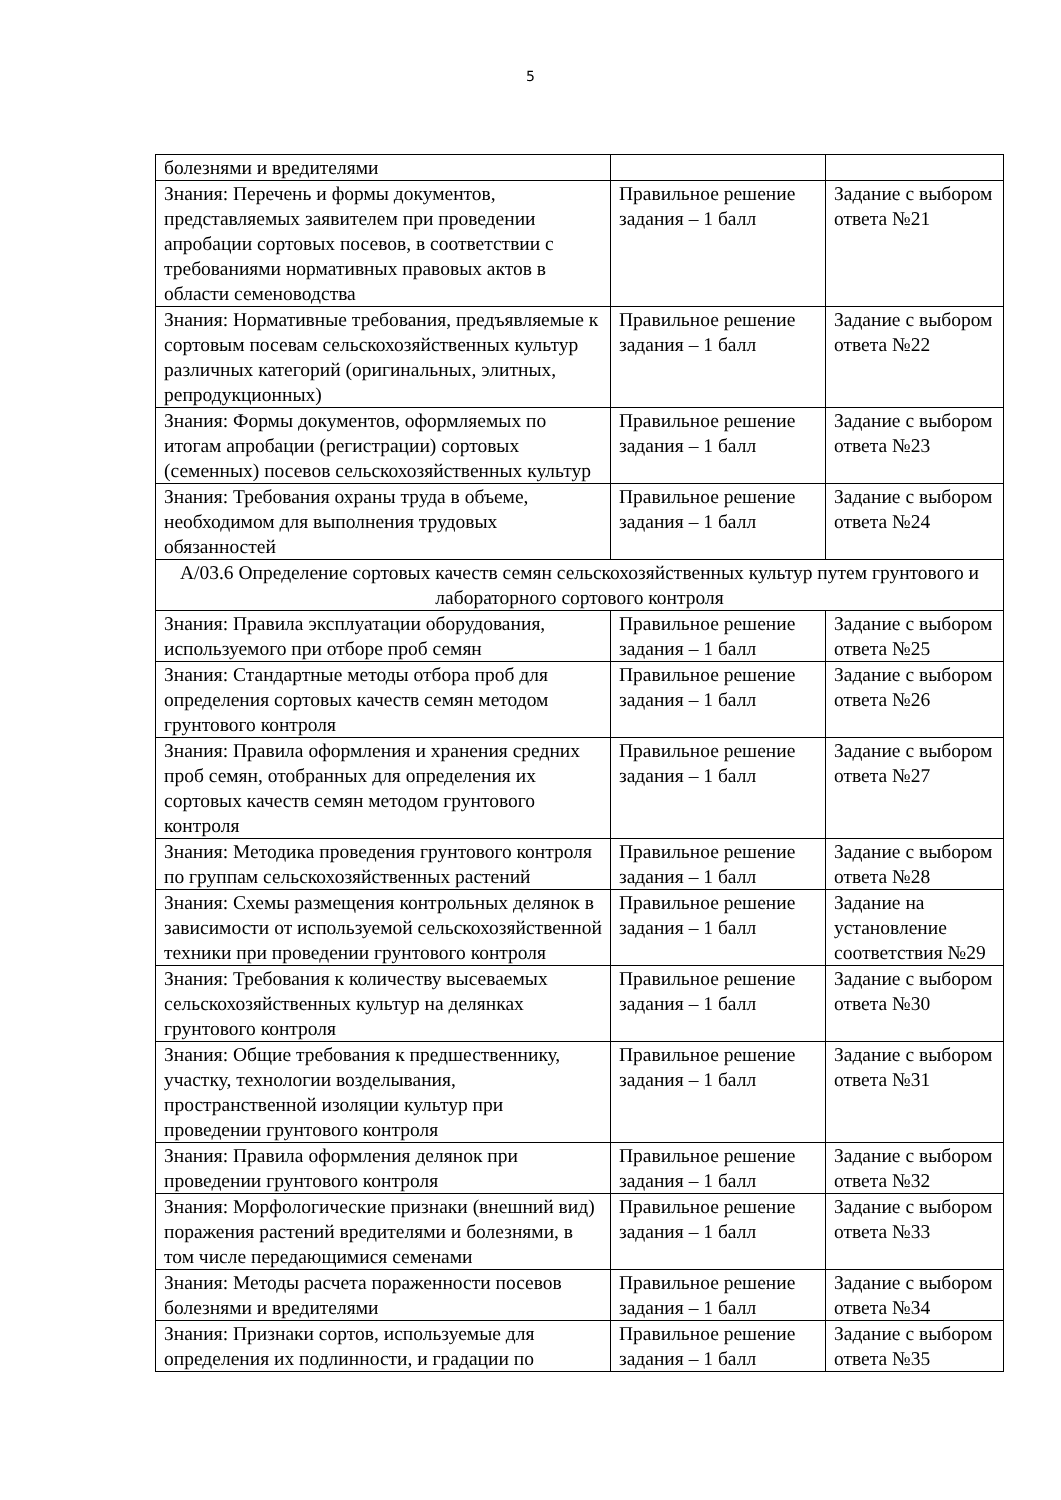5
| болезнями и вредителями | | |
| Знания: Перечень и формы документов, представляемых заявителем при проведении апробации сортовых посевов, в соответствии с требованиями нормативных правовых актов в области семеноводства | Правильное решение задания – 1 балл | Задание с выбором ответа №21 |
| Знания: Нормативные требования, предъявляемые к сортовым посевам сельскохозяйственных культур различных категорий (оригинальных, элитных, репродукционных) | Правильное решение задания – 1 балл | Задание с выбором ответа №22 |
| Знания: Формы документов, оформляемых по итогам апробации (регистрации) сортовых (семенных) посевов сельскохозяйственных культур | Правильное решение задания – 1 балл | Задание с выбором ответа №23 |
| Знания: Требования охраны труда в объеме, необходимом для выполнения трудовых обязанностей | Правильное решение задания – 1 балл | Задание с выбором ответа №24 |
| А/03.6 Определение сортовых качеств семян сельскохозяйственных культур путем грунтового и лабораторного сортового контроля | | |
| Знания: Правила эксплуатации оборудования, используемого при отборе проб семян | Правильное решение задания – 1 балл | Задание с выбором ответа №25 |
| Знания: Стандартные методы отбора проб для определения сортовых качеств семян методом грунтового контроля | Правильное решение задания – 1 балл | Задание с выбором ответа №26 |
| Знания: Правила оформления и хранения средних проб семян, отобранных для определения их сортовых качеств семян методом грунтового контроля | Правильное решение задания – 1 балл | Задание с выбором ответа №27 |
| Знания: Методика проведения грунтового контроля по группам сельскохозяйственных растений | Правильное решение задания – 1 балл | Задание с выбором ответа №28 |
| Знания: Схемы размещения контрольных делянок в зависимости от используемой сельскохозяйственной техники при проведении грунтового контроля | Правильное решение задания – 1 балл | Задание на установление соответствия №29 |
| Знания: Требования к количеству высеваемых сельскохозяйственных культур на делянках грунтового контроля | Правильное решение задания – 1 балл | Задание с выбором ответа №30 |
| Знания: Общие требования к предшественнику, участку, технологии возделывания, пространственной изоляции культур при проведении грунтового контроля | Правильное решение задания – 1 балл | Задание с выбором ответа №31 |
| Знания: Правила оформления делянок при проведении грунтового контроля | Правильное решение задания – 1 балл | Задание с выбором ответа №32 |
| Знания: Морфологические признаки (внешний вид) поражения растений вредителями и болезнями, в том числе передающимися семенами | Правильное решение задания – 1 балл | Задание с выбором ответа №33 |
| Знания: Методы расчета пораженности посевов болезнями и вредителями | Правильное решение задания – 1 балл | Задание с выбором ответа №34 |
| Знания: Признаки сортов, используемые для определения их подлинности, и градации по | Правильное решение задания – 1 балл | Задание с выбором ответа №35 |